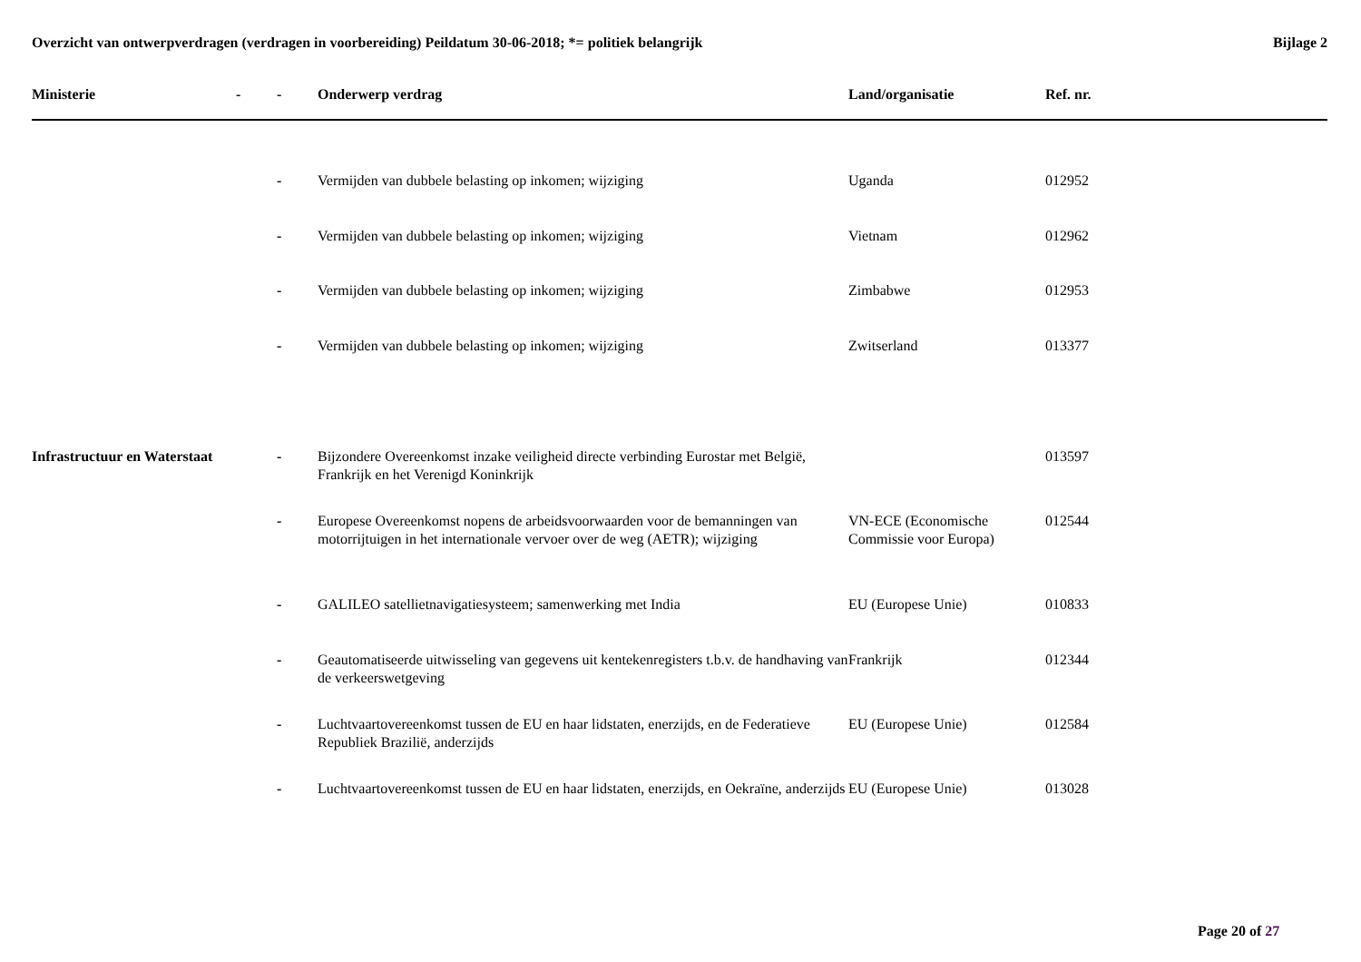Overzicht van ontwerpverdragen (verdragen in voorbereiding) Peildatum 30-06-2018; *= politiek belangrijk
Bijlage 2
| Ministerie | - | - | Onderwerp verdrag | Land/organisatie | Ref. nr. |
| --- | --- | --- | --- | --- | --- |
| | | - | Vermijden van dubbele belasting op inkomen; wijziging | Uganda | 012952 |
| | | - | Vermijden van dubbele belasting op inkomen; wijziging | Vietnam | 012962 |
| | | - | Vermijden van dubbele belasting op inkomen; wijziging | Zimbabwe | 012953 |
| | | - | Vermijden van dubbele belasting op inkomen; wijziging | Zwitserland | 013377 |
| Infrastructuur en Waterstaat | | - | Bijzondere Overeenkomst inzake veiligheid directe verbinding Eurostar met België, Frankrijk en het Verenigd Koninkrijk | | 013597 |
| | | - | Europese Overeenkomst nopens de arbeidsvoorwaarden voor de bemanningen van motorrijtuigen in het internationale vervoer over de weg (AETR); wijziging | VN-ECE (Economische Commissie voor Europa) | 012544 |
| | | - | GALILEO satellietnavigatiesysteem; samenwerking met India | EU (Europese Unie) | 010833 |
| | | - | Geautomatiseerde uitwisseling van gegevens uit kentekenregisters t.b.v. de handhaving van de verkeerswetgeving | Frankrijk | 012344 |
| | | - | Luchtvaartovereenkomst tussen de EU en haar lidstaten, enerzijds, en de Federatieve Republiek Brazilië, anderzijds | EU (Europese Unie) | 012584 |
| | | - | Luchtvaartovereenkomst tussen de EU en haar lidstaten, enerzijds, en Oekraïne, anderzijds | EU (Europese Unie) | 013028 |
Page 20 of 27